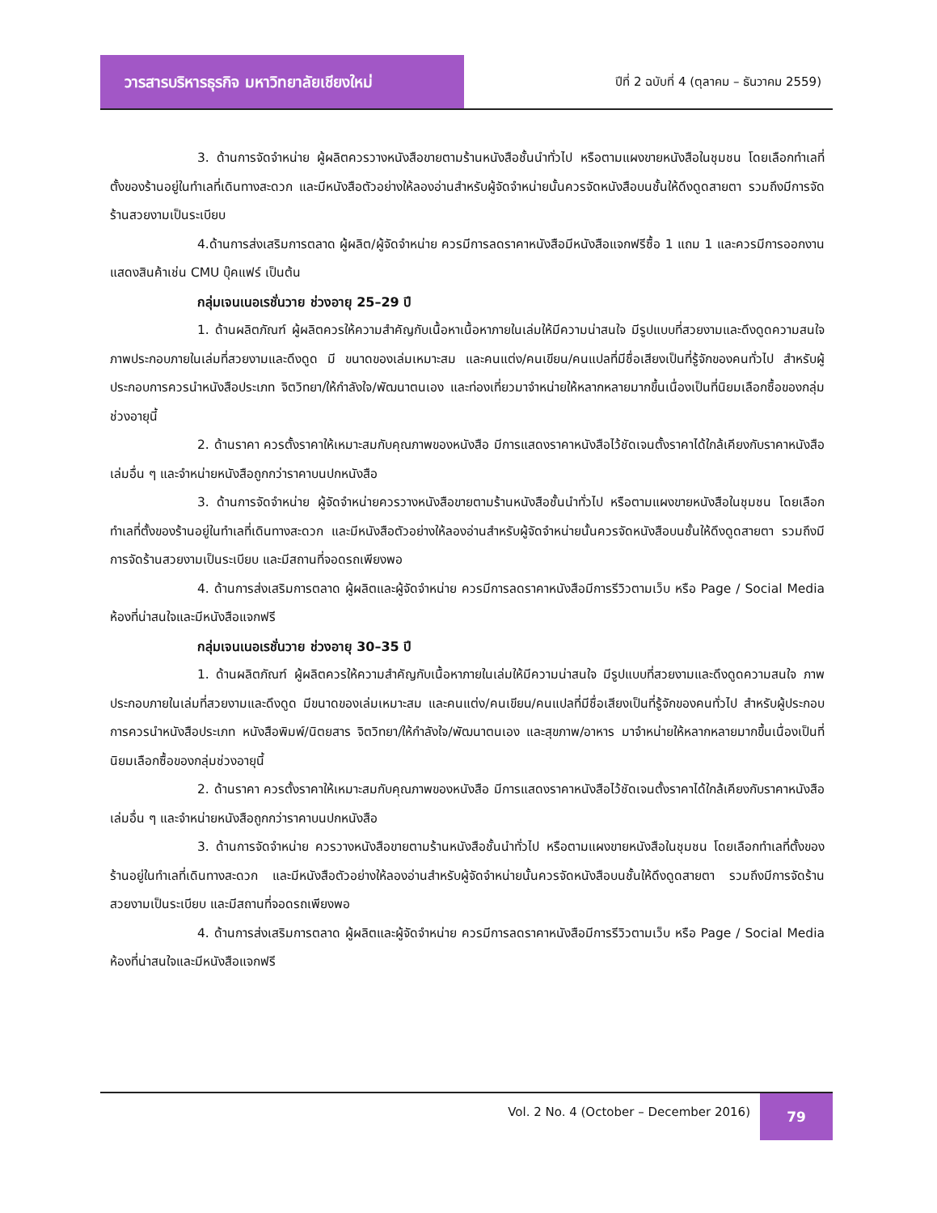วารสารบริหารธุรกิจ มหาวิทยาลัยเชียงใหม่
ปีที่ 2 ฉบับที่ 4 (ตุลาคม – ธันวาคม 2559)
3. ด้านการจัดจำหน่าย ผู้ผลิตควรวางหนังสือขายตามร้านหนังสือชั้นนำทั่วไป หรือตามแผงขายหนังสือในชุมชน โดยเลือกทำเลที่ตั้งของร้านอยู่ในทำเลที่เดินทางสะดวก และมีหนังสือตัวอย่างให้ลองอ่านสำหรับผู้จัดจำหน่ายนั้นควรจัดหนังสือบนชั้นให้ดึงดูดสายตา รวมถึงมีการจัดร้านสวยงามเป็นระเบียบ
4.ด้านการส่งเสริมการตลาด ผู้ผลิต/ผู้จัดจำหน่าย ควรมีการลดราคาหนังสือมีหนังสือแจกฟรีซื้อ 1 แถม 1 และควรมีการออกงานแสดงสินค้าเช่น CMU บุ๊คแฟร์ เป็นต้น
กลุ่มเจนเนอเรชั่นวาย ช่วงอายุ 25–29 ปี
1. ด้านผลิตภัณฑ์ ผู้ผลิตควรให้ความสำคัญกับเนื้อหาเนื้อหาภายในเล่มให้มีความน่าสนใจ มีรูปแบบที่สวยงามและดึงดูดความสนใจ ภาพประกอบภายในเล่มที่สวยงามและดึงดูด มี ขนาดของเล่มเหมาะสม และคนแต่ง/คนเขียน/คนแปลที่มีชื่อเสียงเป็นที่รู้จักของคนทั่วไป สำหรับผู้ประกอบการควรนำหนังสือประเภท จิตวิทยา/ให้กำลังใจ/พัฒนาตนเอง และท่องเที่ยวมาจำหน่ายให้หลากหลายมากขึ้นเนื่องเป็นที่นิยมเลือกซื้อของกลุ่มช่วงอายุนี้
2. ด้านราคา ควรตั้งราคาให้เหมาะสมกับคุณภาพของหนังสือ มีการแสดงราคาหนังสือไว้ชัดเจนตั้งราคาได้ใกล้เคียงกับราคาหนังสือเล่มอื่น ๆ และจำหน่ายหนังสือถูกกว่าราคาบนปกหนังสือ
3. ด้านการจัดจำหน่าย ผู้จัดจำหน่ายควรวางหนังสือขายตามร้านหนังสือชั้นนำทั่วไป หรือตามแผงขายหนังสือในชุมชน โดยเลือกทำเลที่ตั้งของร้านอยู่ในทำเลที่เดินทางสะดวก และมีหนังสือตัวอย่างให้ลองอ่านสำหรับผู้จัดจำหน่ายนั้นควรจัดหนังสือบนชั้นให้ดึงดูดสายตา รวมถึงมีการจัดร้านสวยงามเป็นระเบียบ และมีสถานที่จอดรถเพียงพอ
4. ด้านการส่งเสริมการตลาด ผู้ผลิตและผู้จัดจำหน่าย ควรมีการลดราคาหนังสือมีการรีวิวตามเว็บ หรือ Page / Social Media ห้องที่น่าสนใจและมีหนังสือแจกฟรี
กลุ่มเจนเนอเรชั่นวาย ช่วงอายุ 30–35 ปี
1. ด้านผลิตภัณฑ์ ผู้ผลิตควรให้ความสำคัญกับเนื้อหาภายในเล่มให้มีความน่าสนใจ มีรูปแบบที่สวยงามและดึงดูดความสนใจ ภาพประกอบภายในเล่มที่สวยงามและดึงดูด มีขนาดของเล่มเหมาะสม และคนแต่ง/คนเขียน/คนแปลที่มีชื่อเสียงเป็นที่รู้จักของคนทั่วไป สำหรับผู้ประกอบการควรนำหนังสือประเภท หนังสือพิมพ์/นิตยสาร จิตวิทยา/ให้กำลังใจ/พัฒนาตนเอง และสุขภาพ/อาหาร มาจำหน่ายให้หลากหลายมากขึ้นเนื่องเป็นที่นิยมเลือกซื้อของกลุ่มช่วงอายุนี้
2. ด้านราคา ควรตั้งราคาให้เหมาะสมกับคุณภาพของหนังสือ มีการแสดงราคาหนังสือไว้ชัดเจนตั้งราคาได้ใกล้เคียงกับราคาหนังสือเล่มอื่น ๆ และจำหน่ายหนังสือถูกกว่าราคาบนปกหนังสือ
3. ด้านการจัดจำหน่าย ควรวางหนังสือขายตามร้านหนังสือชั้นนำทั่วไป หรือตามแผงขายหนังสือในชุมชน โดยเลือกทำเลที่ตั้งของร้านอยู่ในทำเลที่เดินทางสะดวก และมีหนังสือตัวอย่างให้ลองอ่านสำหรับผู้จัดจำหน่ายนั้นควรจัดหนังสือบนชั้นให้ดึงดูดสายตา รวมถึงมีการจัดร้านสวยงามเป็นระเบียบ และมีสถานที่จอดรถเพียงพอ
4. ด้านการส่งเสริมการตลาด ผู้ผลิตและผู้จัดจำหน่าย ควรมีการลดราคาหนังสือมีการรีวิวตามเว็บ หรือ Page / Social Media ห้องที่น่าสนใจและมีหนังสือแจกฟรี
Vol. 2 No. 4 (October – December 2016)
79